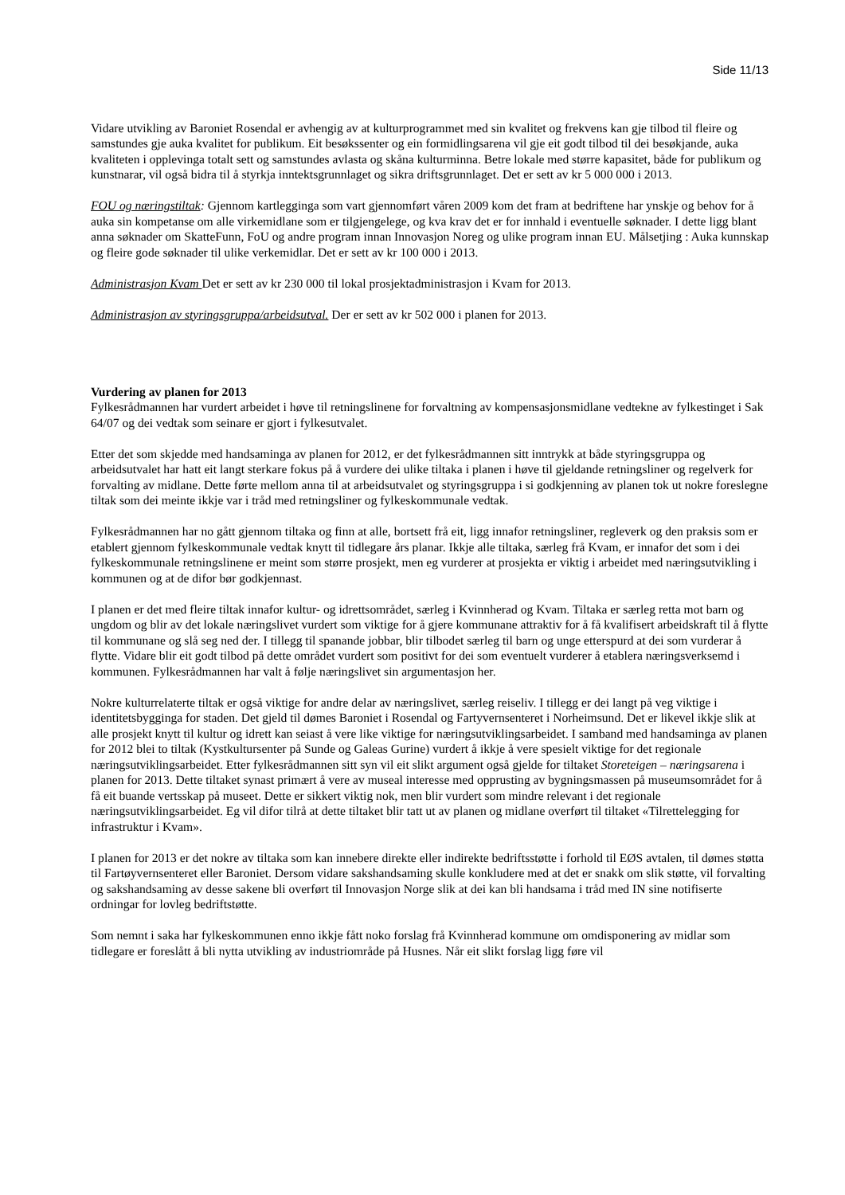Side 11/13
Vidare utvikling av Baroniet Rosendal er avhengig av at kulturprogrammet med sin kvalitet og frekvens kan gje tilbod til fleire og samstundes gje auka kvalitet for publikum. Eit besøkssenter og ein formidlingsarena vil gje eit godt tilbod til dei besøkjande, auka kvaliteten i opplevinga totalt sett og samstundes avlasta og skåna kulturminna. Betre lokale med større kapasitet, både for publikum og kunstnarar, vil også bidra til å styrkja inntektsgrunnlaget og sikra driftsgrunnlaget. Det er sett av kr 5 000 000 i 2013.
FOU og næringstiltak: Gjennom kartlegginga som vart gjennomført våren 2009 kom det fram at bedriftene har ynskje og behov for å auka sin kompetanse om alle virkemidlane som er tilgjengelege, og kva krav det er for innhald i eventuelle søknader. I dette ligg blant anna søknader om SkatteFunn, FoU og andre program innan Innovasjon Noreg og ulike program innan EU. Målsetjing : Auka kunnskap og fleire gode søknader til ulike verkemidlar. Det er sett av kr 100 000 i 2013.
Administrasjon Kvam Det er sett av kr 230 000 til lokal prosjektadministrasjon i Kvam for 2013.
Administrasjon av styringsgruppa/arbeidsutval. Der er sett av kr 502 000 i planen for 2013.
Vurdering av planen for 2013
Fylkesrådmannen har vurdert arbeidet i høve til retningslinene for forvaltning av kompensasjonsmidlane vedtekne av fylkestinget i Sak 64/07 og dei vedtak som seinare er gjort i fylkesutvalet.
Etter det som skjedde med handsaminga av planen for 2012, er det fylkesrådmannen sitt inntrykk at både styringsgruppa og arbeidsutvalet har hatt eit langt sterkare fokus på å vurdere dei ulike tiltaka i planen i høve til gjeldande retningsliner og regelverk for forvalting av midlane. Dette førte mellom anna til at arbeidsutvalet og styringsgruppa i si godkjenning av planen tok ut nokre foreslegne tiltak som dei meinte ikkje var i tråd med retningsliner og fylkeskommunale vedtak.
Fylkesrådmannen har no gått gjennom tiltaka og finn at alle, bortsett frå eit, ligg innafor retningsliner, regleverk og den praksis som er etablert gjennom fylkeskommunale vedtak knytt til tidlegare års planar. Ikkje alle tiltaka, særleg frå Kvam, er innafor det som i dei fylkeskommunale retningslinene er meint som større prosjekt, men eg vurderer at prosjekta er viktig i arbeidet med næringsutvikling i kommunen og at de difor bør godkjennast.
I planen er det med fleire tiltak innafor kultur- og idrettsområdet, særleg i Kvinnherad og Kvam. Tiltaka er særleg retta mot barn og ungdom og blir av det lokale næringslivet vurdert som viktige for å gjere kommunane attraktiv for å få kvalifisert arbeidskraft til å flytte til kommunane og slå seg ned der. I tillegg til spanande jobbar, blir tilbodet særleg til barn og unge etterspurd at dei som vurderar å flytte. Vidare blir eit godt tilbod på dette området vurdert som positivt for dei som eventuelt vurderer å etablera næringsverksemd i kommunen. Fylkesrådmannen har valt å følje næringslivet sin argumentasjon her.
Nokre kulturrelaterte tiltak er også viktige for andre delar av næringslivet, særleg reiseliv. I tillegg er dei langt på veg viktige i identitetsbygginga for staden. Det gjeld til dømes Baroniet i Rosendal og Fartyvernsenteret i Norheimsund. Det er likevel ikkje slik at alle prosjekt knytt til kultur og idrett kan seiast å vere like viktige for næringsutviklingsarbeidet. I samband med handsaminga av planen for 2012 blei to tiltak (Kystkultursenter på Sunde og Galeas Gurine) vurdert å ikkje å vere spesielt viktige for det regionale næringsutviklingsarbeidet. Etter fylkesrådmannen sitt syn vil eit slikt argument også gjelde for tiltaket Storeteigen – næringsarena i planen for 2013. Dette tiltaket synast primært å vere av museal interesse med opprusting av bygningsmassen på museumsområdet for å få eit buande vertsskap på museet. Dette er sikkert viktig nok, men blir vurdert som mindre relevant i det regionale næringsutviklingsarbeidet. Eg vil difor tilrå at dette tiltaket blir tatt ut av planen og midlane overført til tiltaket «Tilrettelegging for infrastruktur i Kvam».
I planen for 2013 er det nokre av tiltaka som kan innebere direkte eller indirekte bedriftsstøtte i forhold til EØS avtalen, til dømes støtta til Fartøyvernsenteret eller Baroniet. Dersom vidare sakshandsaming skulle konkludere med at det er snakk om slik støtte, vil forvalting og sakshandsaming av desse sakene bli overført til Innovasjon Norge slik at dei kan bli handsama i tråd med IN sine notifiserte ordningar for lovleg bedriftstøtte.
Som nemnt i saka har fylkeskommunen enno ikkje fått noko forslag frå Kvinnherad kommune om omdisponering av midlar som tidlegare er foreslått å bli nytta utvikling av industriområde på Husnes. Når eit slikt forslag ligg føre vil